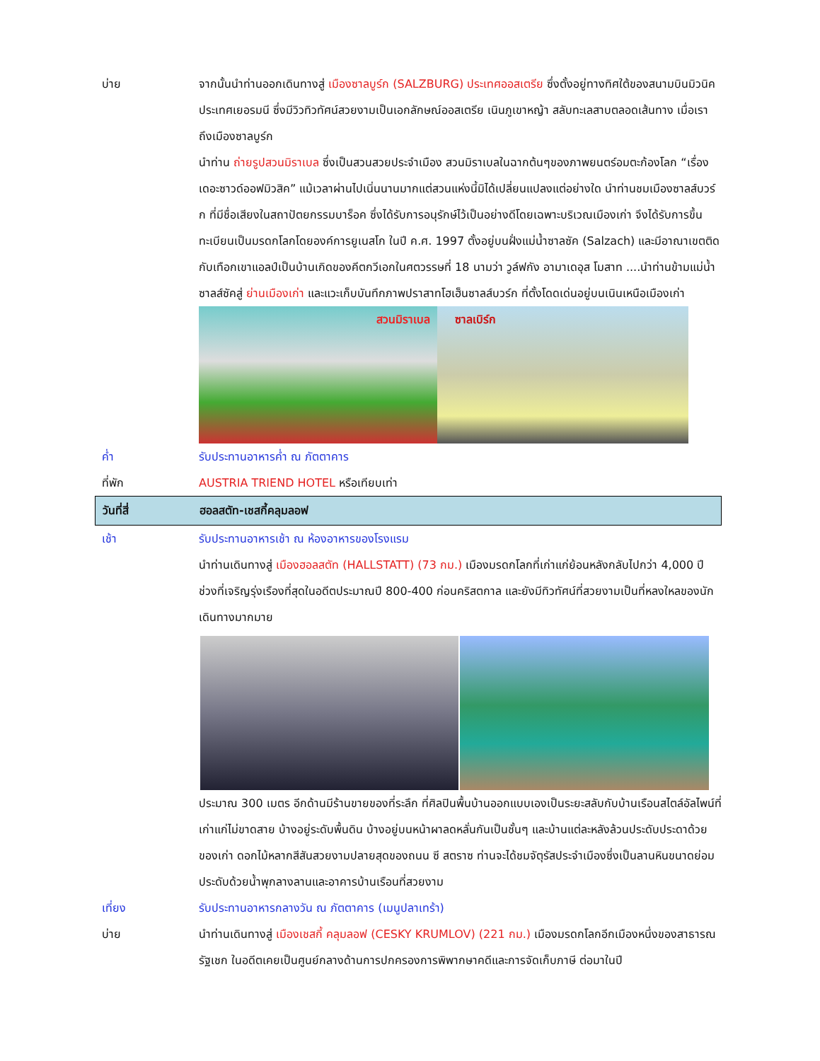บ่าย จากนั้นนำท่านออกเดินทางสู่ เมืองซาลบูร์ก (SALZBURG) ประเทศออสเตรีย ซึ่งตั้งอยู่ทางทิศใต้ของสนามบินมิวนิค ประเทศเยอรมนี ซึ่งมีวิวทิวทัศน์สวยงามเป็นเอกลักษณ์ออสเตรีย เนินภูเขาหญ้า สลับทะเลสาบตลอดเส้นทาง เมื่อเราถึงเมืองซาลบูร์ก
นำท่าน ถ่ายรูปสวนมิราเบล ซึ่งเป็นสวนสวยประจำเมือง สวนมิราเบลในฉากต้นๆของภาพยนตร์อมตะก้องโลก “เรื่องเดอะซาวด์ออฟมิวสิค” แม้เวลาผ่านไปเนิ่นนานมากแต่สวนแห่งนี้มิได้เปลี่ยนแปลงแต่อย่างใด นำท่านชมเมืองซาลส์บวร์ก ที่มีชื่อเสียงในสถาปัตยกรรมบาร็อค ซึ่งได้รับการอนุรักษ์ไว้เป็นอย่างดีโดยเฉพาะบริเวณเมืองเก่า จึงได้รับการขึ้นทะเบียนเป็นมรดกโลกโดยองค์การยูเนสโก ในปี ค.ศ. 1997 ตั้งอยู่บนฝั่งแม่น้ำซาลซัค (Salzach) และมีอาณาเขตติดกับเทือกเขาแอลป์เป็นบ้านเกิดของคีตกวีเอกในศตวรรษที่ 18 นามว่า วูล์ฟกัง อามาเดอุส โมสาท ....นำท่านข้ามแม่น้ำซาลส์ซัคสู่ ย่านเมืองเก่า และแวะเก็บบันทึกภาพปราสาทโฮเฮ็นซาลส์บวร์ก ที่ตั้งโดดเด่นอยู่บนเนินเหนือเมืองเก่า
สวนมิราเบล ซาลเบิร์ก
ค่ำ รับประทานอาหารค่ำ ณ ภัตตาคาร
ที่พัก AUSTRIA TRIEND HOTEL หรือเทียบเท่า
วันที่สี่ ฮอลสตัท-เชสกี้คลุมลอฟ
เช้า รับประทานอาหารเช้า ณ ห้องอาหารของโรงแรม
นำท่านเดินทางสู่ เมืองฮอลสตัท (HALLSTATT) (73 กม.) เมืองมรดกโลกที่เก่าแก่ย้อนหลังกลับไปกว่า 4,000 ปี ช่วงที่เจริญรุ่งเรืองที่สุดในอดีตประมาณปี 800-400 ก่อนคริสตกาล และยังมีทิวทัศน์ที่สวยงามเป็นที่หลงใหลของนักเดินทางมากมาย
ประมาณ 300 เมตร อีกด้านมีร้านขายของที่ระลึก ที่ศิลปินพื้นบ้านออกแบบเองเป็นระยะสลับกับบ้านเรือนสไตล์อัลไพน์ที่เก่าแก่ไม่ขาดสาย บ้างอยู่ระดับพื้นดิน บ้างอยู่บนหน้าผาลดหลั่นกันเป็นชั้นๆ และบ้านแต่ละหลังล้วนประดับประดาด้วยของเก่า ดอกไม้หลากสีสันสวยงามปลายสุดของถนน ซี สตราซ ท่านจะได้ชมจัตุรัสประจำเมืองซึ่งเป็นลานหินขนาดย่อม ประดับด้วยน้ำพุกลางลานและอาคารบ้านเรือนที่สวยงาม
เที่ยง รับประทานอาหารกลางวัน ณ ภัตตาคาร (เมนูปลาเทร้า)
บ่าย นำท่านเดินทางสู่ เมืองเชสกี้ คลุมลอฟ (CESKY KRUMLOV) (221 กม.) เมืองมรดกโลกอีกเมืองหนึ่งของสาธารณรัฐเชก ในอดีตเคยเป็นศูนย์กลางด้านการปกครองการพิพากษาคดีและการจัดเก็บภาษี ต่อมาในปี